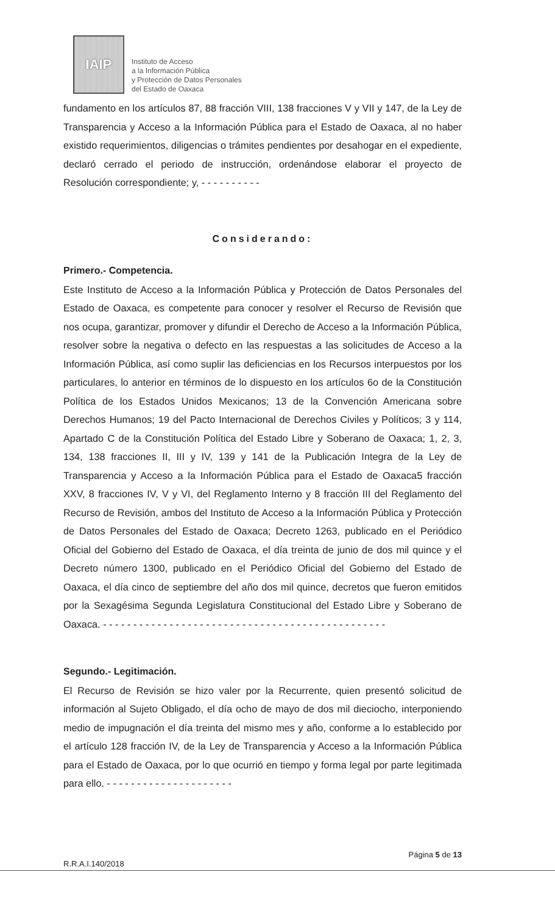IAIP
Instituto de Acceso
a la Información Pública
y Protección de Datos Personales
del Estado de Oaxaca
fundamento en los artículos 87, 88 fracción VIII, 138 fracciones V y VII y 147, de la Ley de Transparencia y Acceso a la Información Pública para el Estado de Oaxaca, al no haber existido requerimientos, diligencias o trámites pendientes por desahogar en el expediente, declaró cerrado el periodo de instrucción, ordenándose elaborar el proyecto de Resolución correspondiente; y, - - - - - - - - - -
Considerando:
Primero.- Competencia.
Este Instituto de Acceso a la Información Pública y Protección de Datos Personales del Estado de Oaxaca, es competente para conocer y resolver el Recurso de Revisión que nos ocupa, garantizar, promover y difundir el Derecho de Acceso a la Información Pública, resolver sobre la negativa o defecto en las respuestas a las solicitudes de Acceso a la Información Pública, así como suplir las deficiencias en los Recursos interpuestos por los particulares, lo anterior en términos de lo dispuesto en los artículos 6o de la Constitución Política de los Estados Unidos Mexicanos; 13 de la Convención Americana sobre Derechos Humanos; 19 del Pacto Internacional de Derechos Civiles y Políticos; 3 y 114, Apartado C de la Constitución Política del Estado Libre y Soberano de Oaxaca; 1, 2, 3, 134, 138 fracciones II, III y IV, 139 y 141 de la Publicación Integra de la Ley de Transparencia y Acceso a la Información Pública para el Estado de Oaxaca5 fracción XXV, 8 fracciones IV, V y VI, del Reglamento Interno y 8 fracción III del Reglamento del Recurso de Revisión, ambos del Instituto de Acceso a la Información Pública y Protección de Datos Personales del Estado de Oaxaca; Decreto 1263, publicado en el Periódico Oficial del Gobierno del Estado de Oaxaca, el día treinta de junio de dos mil quince y el Decreto número 1300, publicado en el Periódico Oficial del Gobierno del Estado de Oaxaca, el día cinco de septiembre del año dos mil quince, decretos que fueron emitidos por la Sexagésima Segunda Legislatura Constitucional del Estado Libre y Soberano de Oaxaca. - - - - - - - - - - - - - - - - - - - - - - - - - - - - - - - - - - - - - - - - - - - - - - -
Segundo.- Legitimación.
El Recurso de Revisión se hizo valer por la Recurrente, quien presentó solicitud de información al Sujeto Obligado, el día ocho de mayo de dos mil dieciocho, interponiendo medio de impugnación el día treinta del mismo mes y año, conforme a lo establecido por el artículo 128 fracción IV, de la Ley de Transparencia y Acceso a la Información Pública para el Estado de Oaxaca, por lo que ocurrió en tiempo y forma legal por parte legitimada para ello. - - - - - - - - - - - - - - - - - - - - -
Página 5 de 13
R.R.A.I.140/2018